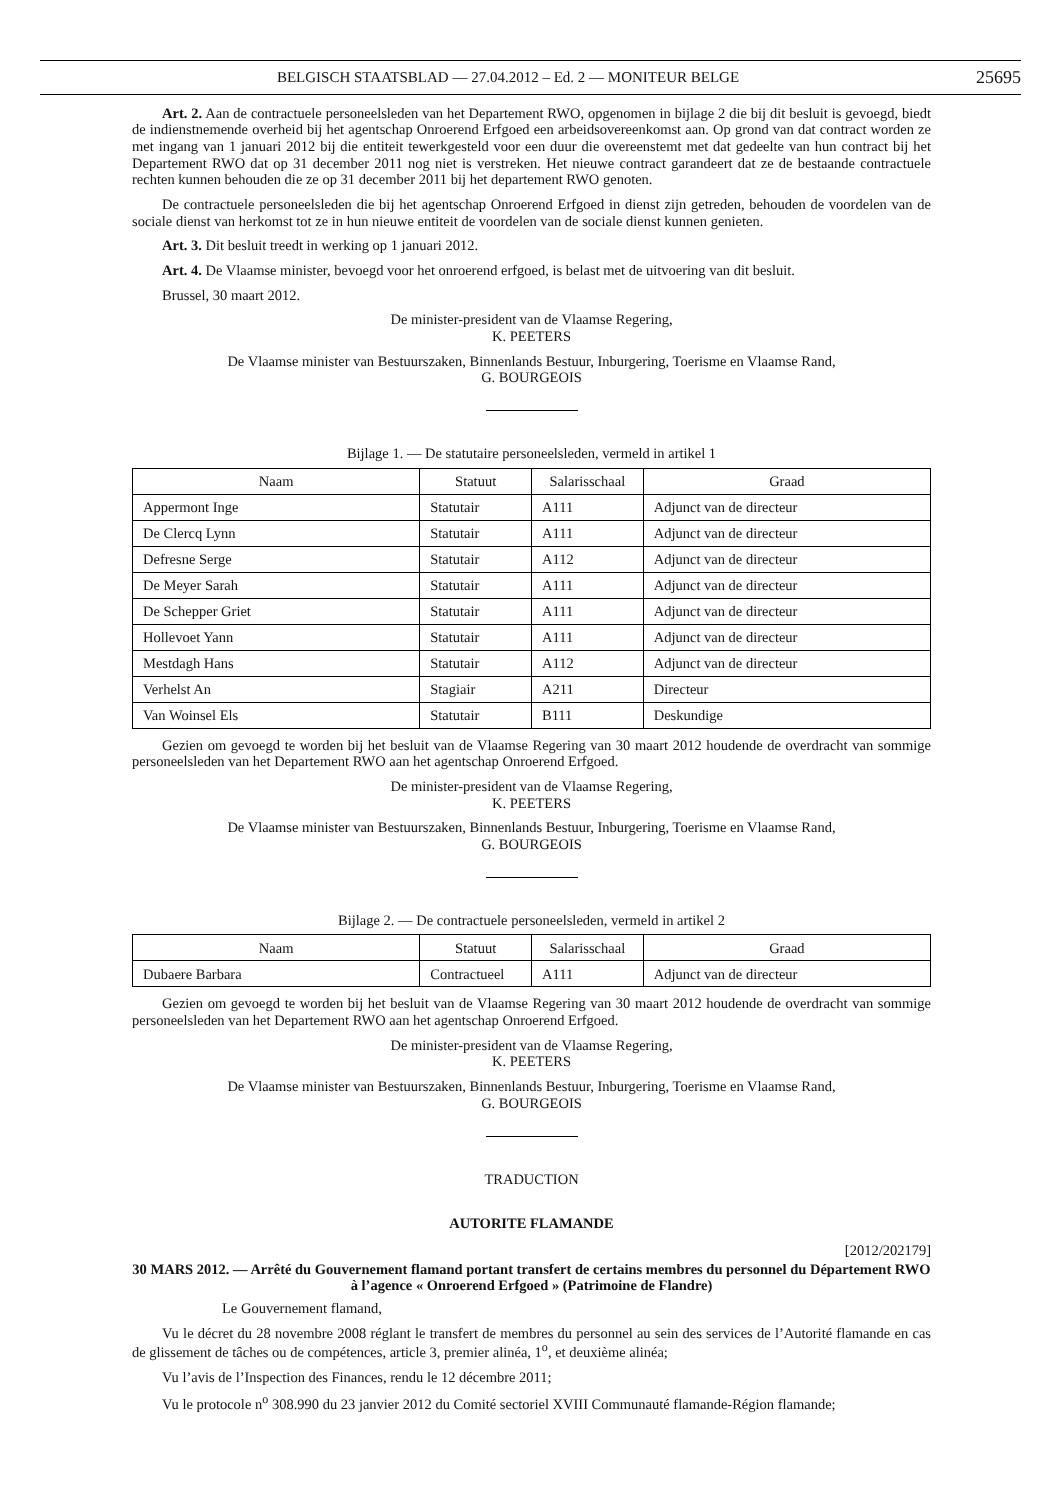BELGISCH STAATSBLAD — 27.04.2012 – Ed. 2 — MONITEUR BELGE 25695
Art. 2. Aan de contractuele personeelsleden van het Departement RWO, opgenomen in bijlage 2 die bij dit besluit is gevoegd, biedt de indienstnemende overheid bij het agentschap Onroerend Erfgoed een arbeidsovereenkomst aan. Op grond van dat contract worden ze met ingang van 1 januari 2012 bij die entiteit tewerkgesteld voor een duur die overeenstemt met dat gedeelte van hun contract bij het Departement RWO dat op 31 december 2011 nog niet is verstreken. Het nieuwe contract garandeert dat ze de bestaande contractuele rechten kunnen behouden die ze op 31 december 2011 bij het departement RWO genoten.
De contractuele personeelsleden die bij het agentschap Onroerend Erfgoed in dienst zijn getreden, behouden de voordelen van de sociale dienst van herkomst tot ze in hun nieuwe entiteit de voordelen van de sociale dienst kunnen genieten.
Art. 3. Dit besluit treedt in werking op 1 januari 2012.
Art. 4. De Vlaamse minister, bevoegd voor het onroerend erfgoed, is belast met de uitvoering van dit besluit.
Brussel, 30 maart 2012.
De minister-president van de Vlaamse Regering,
K. PEETERS
De Vlaamse minister van Bestuurszaken, Binnenlands Bestuur, Inburgering, Toerisme en Vlaamse Rand,
G. BOURGEOIS
Bijlage 1. — De statutaire personeelsleden, vermeld in artikel 1
| Naam | Statuut | Salarisschaal | Graad |
| --- | --- | --- | --- |
| Appermont Inge | Statutair | A111 | Adjunct van de directeur |
| De Clercq Lynn | Statutair | A111 | Adjunct van de directeur |
| Defresne Serge | Statutair | A112 | Adjunct van de directeur |
| De Meyer Sarah | Statutair | A111 | Adjunct van de directeur |
| De Schepper Griet | Statutair | A111 | Adjunct van de directeur |
| Hollevoet Yann | Statutair | A111 | Adjunct van de directeur |
| Mestdagh Hans | Statutair | A112 | Adjunct van de directeur |
| Verhelst An | Stagiair | A211 | Directeur |
| Van Woinsel Els | Statutair | B111 | Deskundige |
Gezien om gevoegd te worden bij het besluit van de Vlaamse Regering van 30 maart 2012 houdende de overdracht van sommige personeelsleden van het Departement RWO aan het agentschap Onroerend Erfgoed.
De minister-president van de Vlaamse Regering,
K. PEETERS
De Vlaamse minister van Bestuurszaken, Binnenlands Bestuur, Inburgering, Toerisme en Vlaamse Rand,
G. BOURGEOIS
Bijlage 2. — De contractuele personeelsleden, vermeld in artikel 2
| Naam | Statuut | Salarisschaal | Graad |
| --- | --- | --- | --- |
| Dubaere Barbara | Contractueel | A111 | Adjunct van de directeur |
Gezien om gevoegd te worden bij het besluit van de Vlaamse Regering van 30 maart 2012 houdende de overdracht van sommige personeelsleden van het Departement RWO aan het agentschap Onroerend Erfgoed.
De minister-president van de Vlaamse Regering,
K. PEETERS
De Vlaamse minister van Bestuurszaken, Binnenlands Bestuur, Inburgering, Toerisme en Vlaamse Rand,
G. BOURGEOIS
TRADUCTION
AUTORITE FLAMANDE
[2012/202179]
30 MARS 2012. — Arrêté du Gouvernement flamand portant transfert de certains membres du personnel du Département RWO à l’agence « Onroerend Erfgoed » (Patrimoine de Flandre)
Le Gouvernement flamand,
Vu le décret du 28 novembre 2008 réglant le transfert de membres du personnel au sein des services de l’Autorité flamande en cas de glissement de tâches ou de compétences, article 3, premier alinéa, 1<sup>o</sup>, et deuxième alinéa;
Vu l’avis de l’Inspection des Finances, rendu le 12 décembre 2011;
Vu le protocole n<sup>o</sup> 308.990 du 23 janvier 2012 du Comité sectoriel XVIII Communauté flamande-Région flamande;